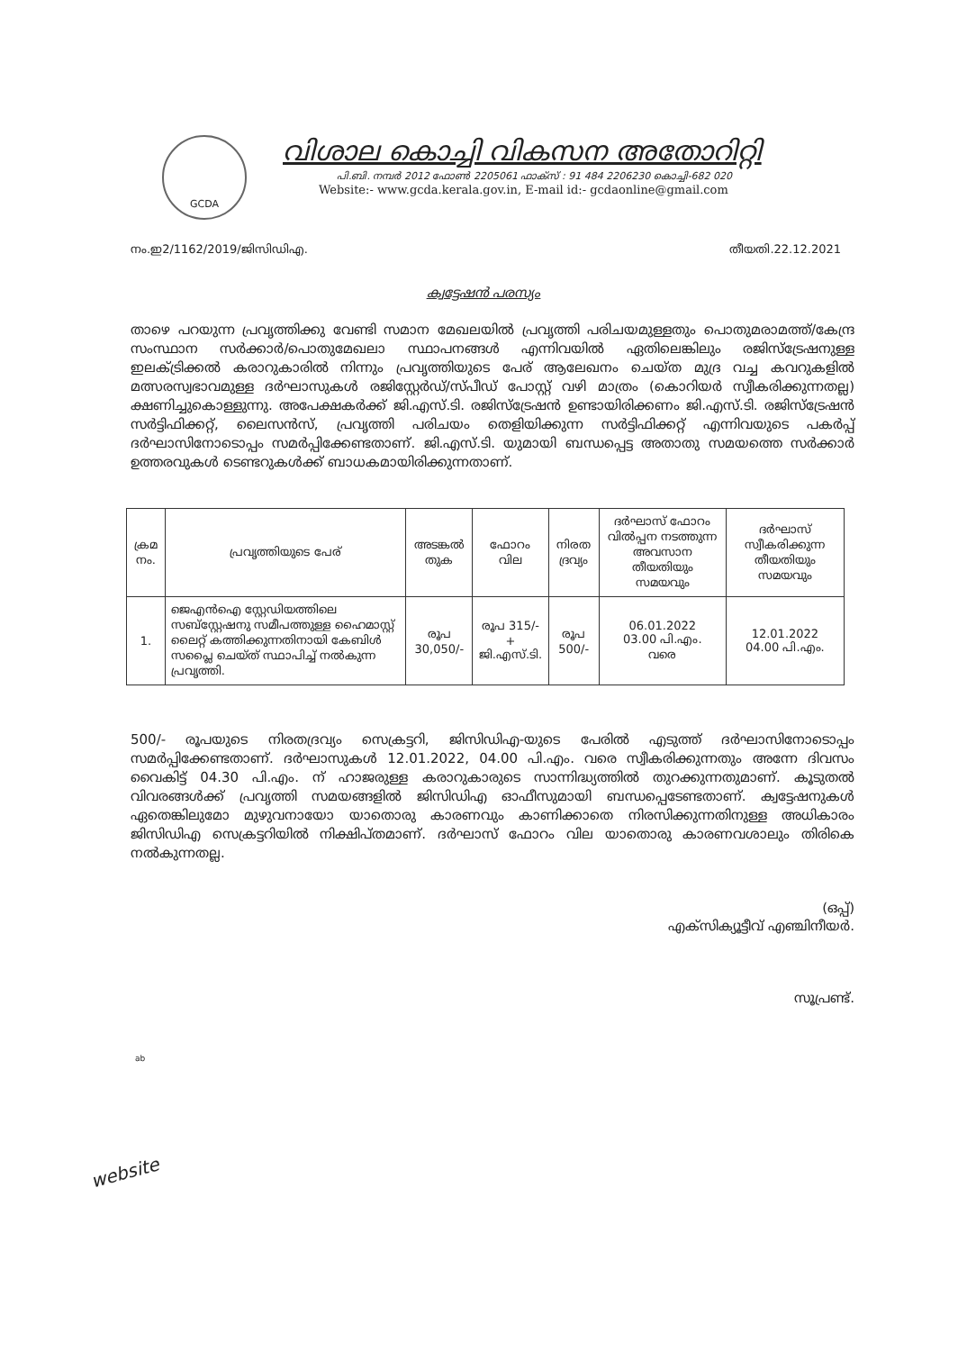GCDA
വിശാല കൊച്ചി വികസന അതോറിറ്റി
പി.ബി. നമ്പർ 2012 ഫോൺ 2205061 ഫാക്സ് : 91 484 2206230 കൊച്ചി-682 020
Website:- www.gcda.kerala.gov.in, E-mail id:- gcdaonline@gmail.com
നം.ഇ2/1162/2019/ജിസിഡിഎ. തീയതി.22.12.2021
ക്വട്ടേഷൻ പരസ്യം
താഴെ പറയുന്ന പ്രവൃത്തിക്കു വേണ്ടി സമാന മേഖലയിൽ പ്രവൃത്തി പരിചയമുള്ളതും പൊതുമരാമത്ത്/കേന്ദ്ര സംസ്ഥാന സർക്കാർ/പൊതുമേഖലാ സ്ഥാപനങ്ങൾ എന്നിവയിൽ ഏതിലെങ്കിലും രജിസ്ട്രേഷനുള്ള ഇലക്ട്രിക്കൽ കരാറുകാരിൽ നിന്നും പ്രവൃത്തിയുടെ പേര് ആലേഖനം ചെയ്ത മുദ്ര വച്ച കവറുകളിൽ മത്സരസ്വഭാവമുള്ള ദർഘാസുകൾ രജിസ്റ്റേർഡ്/സ്പീഡ് പോസ്റ്റ് വഴി മാത്രം (കൊറിയർ സ്വീകരിക്കുന്നതല്ല) ക്ഷണിച്ചുകൊള്ളുന്നു. അപേക്ഷകർക്ക് ജി.എസ്.ടി. രജിസ്ട്രേഷൻ ഉണ്ടായിരിക്കണം ജി.എസ്.ടി. രജിസ്ട്രേഷൻ സർട്ടിഫിക്കറ്റ്, ലൈസൻസ്, പ്രവൃത്തി പരിചയം തെളിയിക്കുന്ന സർട്ടിഫിക്കറ്റ് എന്നിവയുടെ പകർപ്പ് ദർഘാസിനോടൊപ്പം സമർപ്പിക്കേണ്ടതാണ്. ജി.എസ്.ടി. യുമായി ബന്ധപ്പെട്ട അതാതു സമയത്തെ സർക്കാർ ഉത്തരവുകൾ ടെണ്ടറുകൾക്ക് ബാധകമായിരിക്കുന്നതാണ്.
| ക്രമ നം. | പ്രവൃത്തിയുടെ പേര് | അടങ്കൽ തുക | ഫോറം വില | നിരത ദ്രവ്യം | ദർഘാസ് ഫോറം വിൽപ്പന നടത്തുന്ന അവസാന തീയതിയും സമയവും | ദർഘാസ് സ്വീകരിക്കുന്ന തീയതിയും സമയവും |
| --- | --- | --- | --- | --- | --- | --- |
| 1. | ജെഎൻഐ സ്റ്റേഡിയത്തിലെ സബ്സ്റ്റേഷനു സമീപത്തുള്ള ഹൈമാസ്റ്റ് ലൈറ്റ് കത്തിക്കുന്നതിനായി കേബിൾ സപ്ലൈ ചെയ്ത് സ്ഥാപിച്ച് നൽകുന്ന പ്രവൃത്തി. | രൂപ 30,050/- | രൂപ 315/- + ജി.എസ്.ടി. | രൂപ 500/- | 06.01.2022 03.00 പി.എം. വരെ | 12.01.2022 04.00 പി.എം. |
500/- രൂപയുടെ നിരതദ്രവ്യം സെക്രട്ടറി, ജിസിഡിഎ-യുടെ പേരിൽ എടുത്ത് ദർഘാസിനോടൊപ്പം സമർപ്പിക്കേണ്ടതാണ്. ദർഘാസുകൾ 12.01.2022, 04.00 പി.എം. വരെ സ്വീകരിക്കുന്നതും അന്നേ ദിവസം വൈകിട്ട് 04.30 പി.എം. ന് ഹാജരുള്ള കരാറുകാരുടെ സാന്നിദ്ധ്യത്തിൽ തുറക്കുന്നതുമാണ്. കൂടുതൽ വിവരങ്ങൾക്ക് പ്രവൃത്തി സമയങ്ങളിൽ ജിസിഡിഎ ഓഫീസുമായി ബന്ധപ്പെടേണ്ടതാണ്. ക്വട്ടേഷനുകൾ ഏതെങ്കിലുമോ മുഴുവനായോ യാതൊരു കാരണവും കാണിക്കാതെ നിരസിക്കുന്നതിനുള്ള അധികാരം ജിസിഡിഎ സെക്രട്ടറിയിൽ നിക്ഷിപ്തമാണ്. ദർഘാസ് ഫോറം വില യാതൊരു കാരണവശാലും തിരികെ നൽകുന്നതല്ല.
(ഒപ്പ്)
എക്സിക്യൂട്ടീവ് എഞ്ചിനീയർ.
സൂപ്രണ്ട്.
website
ab